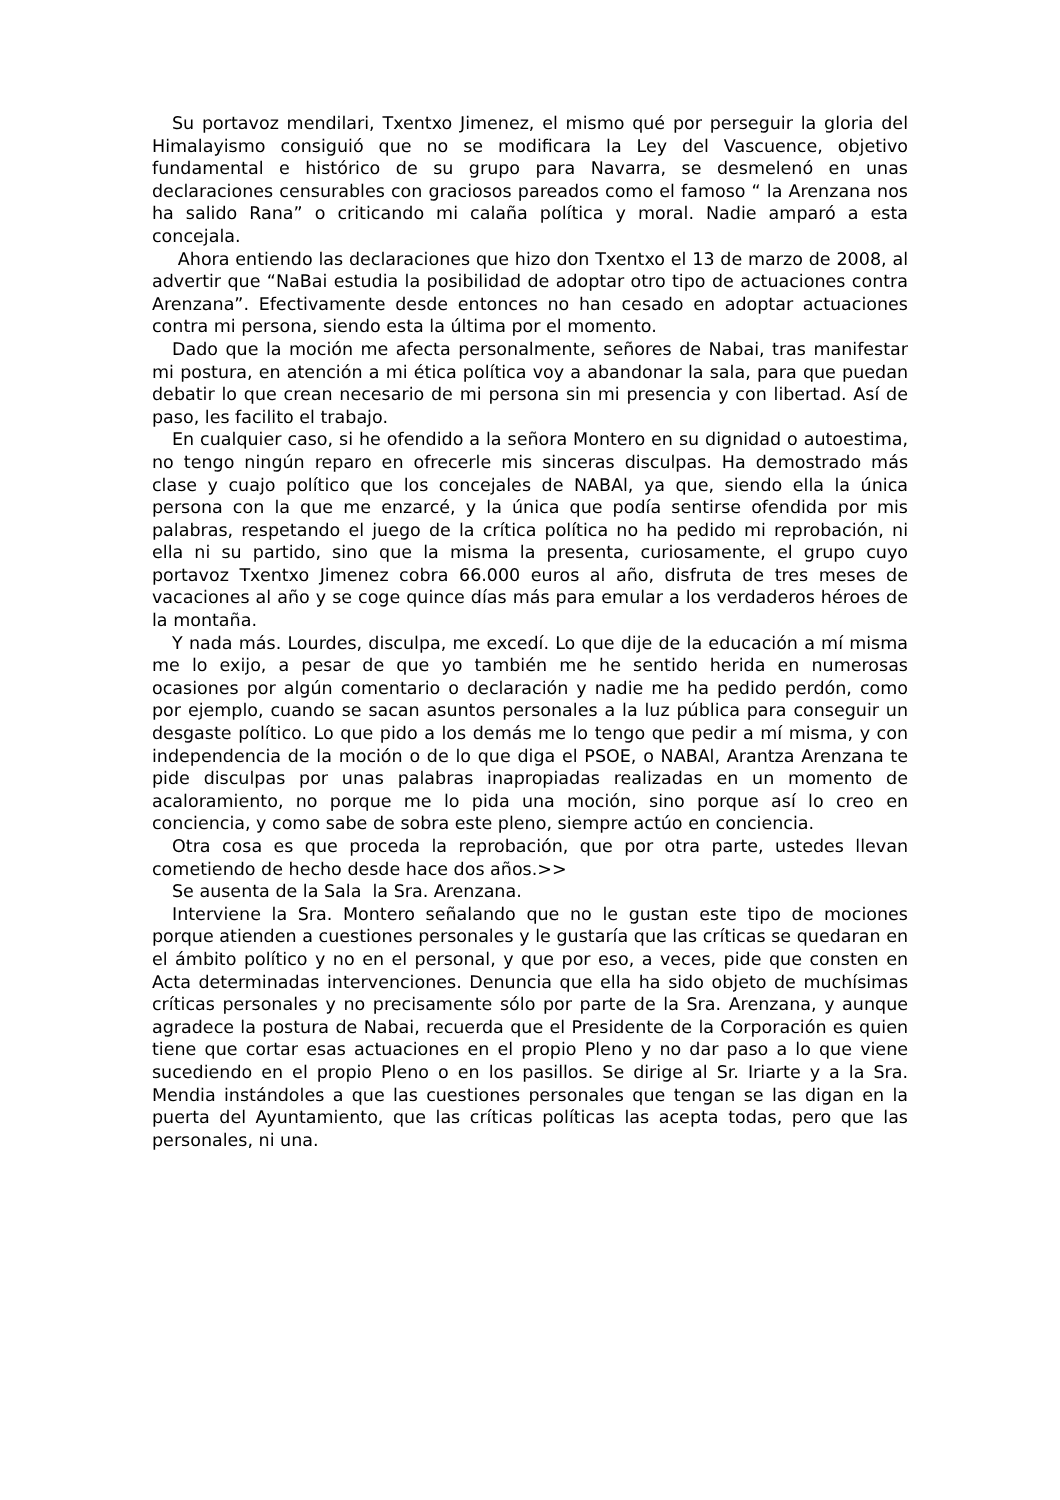Su portavoz mendilari, Txentxo Jimenez, el mismo qué por perseguir la gloria del Himalayismo consiguió que no se modificara la Ley del Vascuence, objetivo fundamental e histórico de su grupo para Navarra, se desmelenó en unas declaraciones censurables con graciosos pareados como el famoso “ la Arenzana nos ha salido Rana” o criticando mi calaña política y moral. Nadie amparó a esta concejala.
Ahora entiendo las declaraciones que hizo don Txentxo el 13 de marzo de 2008, al advertir que “NaBai estudia la posibilidad de adoptar otro tipo de actuaciones contra Arenzana”. Efectivamente desde entonces no han cesado en adoptar actuaciones contra mi persona, siendo esta la última por el momento.
Dado que la moción me afecta personalmente, señores de Nabai, tras manifestar mi postura, en atención a mi ética política voy a abandonar la sala, para que puedan debatir lo que crean necesario de mi persona sin mi presencia y con libertad. Así de paso, les facilito el trabajo.
En cualquier caso, si he ofendido a la señora Montero en su dignidad o autoestima, no tengo ningún reparo en ofrecerle mis sinceras disculpas. Ha demostrado más clase y cuajo político que los concejales de NABAl, ya que, siendo ella la única persona con la que me enzarcé, y la única que podía sentirse ofendida por mis palabras, respetando el juego de la crítica política no ha pedido mi reprobación, ni ella ni su partido, sino que la misma la presenta, curiosamente, el grupo cuyo portavoz Txentxo Jimenez cobra 66.000 euros al año, disfruta de tres meses de vacaciones al año y se coge quince días más para emular a los verdaderos héroes de la montaña.
Y nada más. Lourdes, disculpa, me excedí. Lo que dije de la educación a mí misma me lo exijo, a pesar de que yo también me he sentido herida en numerosas ocasiones por algún comentario o declaración y nadie me ha pedido perdón, como por ejemplo, cuando se sacan asuntos personales a la luz pública para conseguir un desgaste político. Lo que pido a los demás me lo tengo que pedir a mí misma, y con independencia de la moción o de lo que diga el PSOE, o NABAl, Arantza Arenzana te pide disculpas por unas palabras inapropiadas realizadas en un momento de acaloramiento, no porque me lo pida una moción, sino porque así lo creo en conciencia, y como sabe de sobra este pleno, siempre actúo en conciencia.
Otra cosa es que proceda la reprobación, que por otra parte, ustedes llevan cometiendo de hecho desde hace dos años.>>
Se ausenta de la Sala la Sra. Arenzana.
Interviene la Sra. Montero señalando que no le gustan este tipo de mociones porque atienden a cuestiones personales y le gustaría que las críticas se quedaran en el ámbito político y no en el personal, y que por eso, a veces, pide que consten en Acta determinadas intervenciones. Denuncia que ella ha sido objeto de muchísimas críticas personales y no precisamente sólo por parte de la Sra. Arenzana, y aunque agradece la postura de Nabai, recuerda que el Presidente de la Corporación es quien tiene que cortar esas actuaciones en el propio Pleno y no dar paso a lo que viene sucediendo en el propio Pleno o en los pasillos. Se dirige al Sr. Iriarte y a la Sra. Mendia instándoles a que las cuestiones personales que tengan se las digan en la puerta del Ayuntamiento, que las críticas políticas las acepta todas, pero que las personales, ni una.